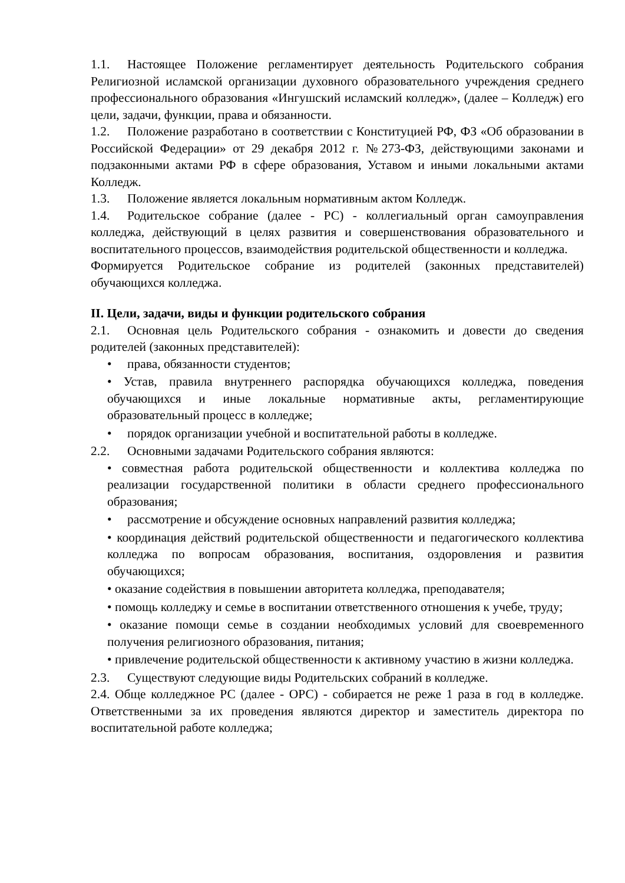1.1. Настоящее Положение регламентирует деятельность Родительского собрания Религиозной исламской организации духовного образовательного учреждения среднего профессионального образования «Ингушский исламский колледж», (далее – Колледж) его цели, задачи, функции, права и обязанности.
1.2. Положение разработано в соответствии с Конституцией РФ, ФЗ «Об образовании в Российской Федерации» от 29 декабря 2012 г. №273-ФЗ, действующими законами и подзаконными актами РФ в сфере образования, Уставом и иными локальными актами Колледж.
1.3. Положение является локальным нормативным актом Колледж.
1.4. Родительское собрание (далее - РС) - коллегиальный орган самоуправления колледжа, действующий в целях развития и совершенствования образовательного и воспитательного процессов, взаимодействия родительской общественности и колледжа.
Формируется Родительское собрание из родителей (законных представителей) обучающихся колледжа.
II. Цели, задачи, виды и функции родительского собрания
2.1. Основная цель Родительского собрания - ознакомить и довести до сведения родителей (законных представителей):
• права, обязанности студентов;
• Устав, правила внутреннего распорядка обучающихся колледжа, поведения обучающихся и иные локальные нормативные акты, регламентирующие образовательный процесс в колледже;
• порядок организации учебной и воспитательной работы в колледже.
2.2. Основными задачами Родительского собрания являются:
• совместная работа родительской общественности и коллектива колледжа по реализации государственной политики в области среднего профессионального образования;
• рассмотрение и обсуждение основных направлений развития колледжа;
• координация действий родительской общественности и педагогического коллектива колледжа по вопросам образования, воспитания, оздоровления и развития обучающихся;
• оказание содействия в повышении авторитета колледжа, преподавателя;
• помощь колледжу и семье в воспитании ответственного отношения к учебе, труду;
• оказание помощи семье в создании необходимых условий для своевременного получения религиозного образования, питания;
• привлечение родительской общественности к активному участию в жизни колледжа.
2.3. Существуют следующие виды Родительских собраний в колледже.
2.4. Обще колледжное РС (далее - ОРС) - собирается не реже 1 раза в год в колледже. Ответственными за их проведения являются директор и заместитель директора по воспитательной работе колледжа;